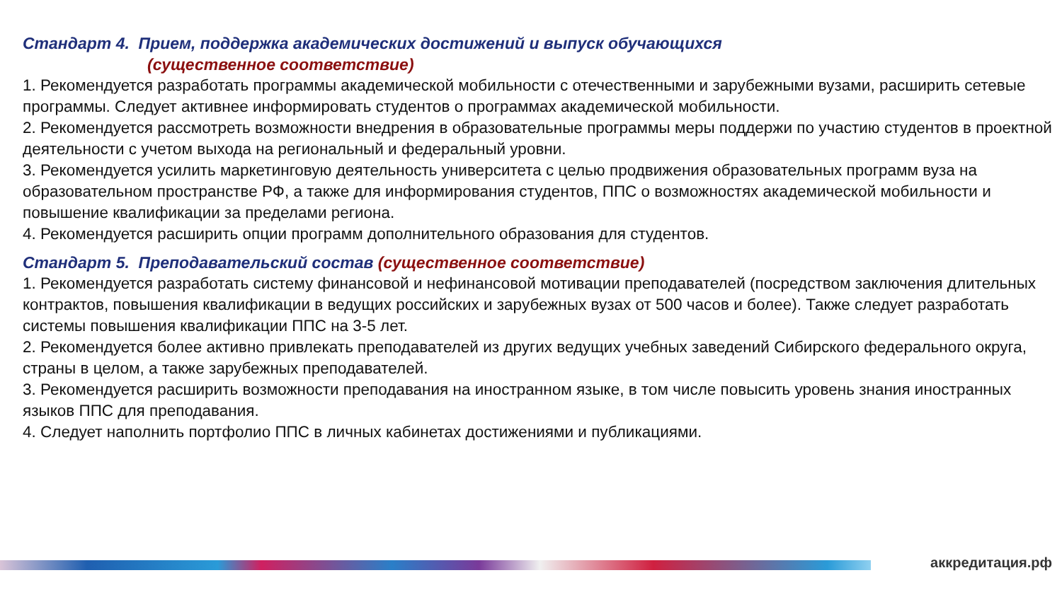Стандарт 4. Прием, поддержка академических достижений и выпуск обучающихся
(существенное соответствие)
1. Рекомендуется разработать программы академической мобильности с отечественными и зарубежными вузами, расширить сетевые программы. Следует активнее информировать студентов о программах академической мобильности.
2. Рекомендуется рассмотреть возможности внедрения в образовательные программы меры поддержи по участию студентов в проектной деятельности с учетом выхода на региональный и федеральный уровни.
3. Рекомендуется усилить маркетинговую деятельность университета с целью продвижения образовательных программ вуза на образовательном пространстве РФ, а также для информирования студентов, ППС о возможностях академической мобильности и повышение квалификации за пределами региона.
4. Рекомендуется расширить опции программ дополнительного образования для студентов.
Стандарт 5. Преподавательский состав (существенное соответствие)
1. Рекомендуется разработать систему финансовой и нефинансовой мотивации преподавателей (посредством заключения длительных контрактов, повышения квалификации в ведущих российских и зарубежных вузах от 500 часов и более). Также следует разработать системы повышения квалификации ППС на 3-5 лет.
2. Рекомендуется более активно привлекать преподавателей из других ведущих учебных заведений Сибирского федерального округа, страны в целом, а также зарубежных преподавателей.
3. Рекомендуется расширить возможности преподавания на иностранном языке, в том числе повысить уровень знания иностранных языков ППС для преподавания.
4. Следует наполнить портфолио ППС в личных кабинетах достижениями и публикациями.
аккредитация.рф